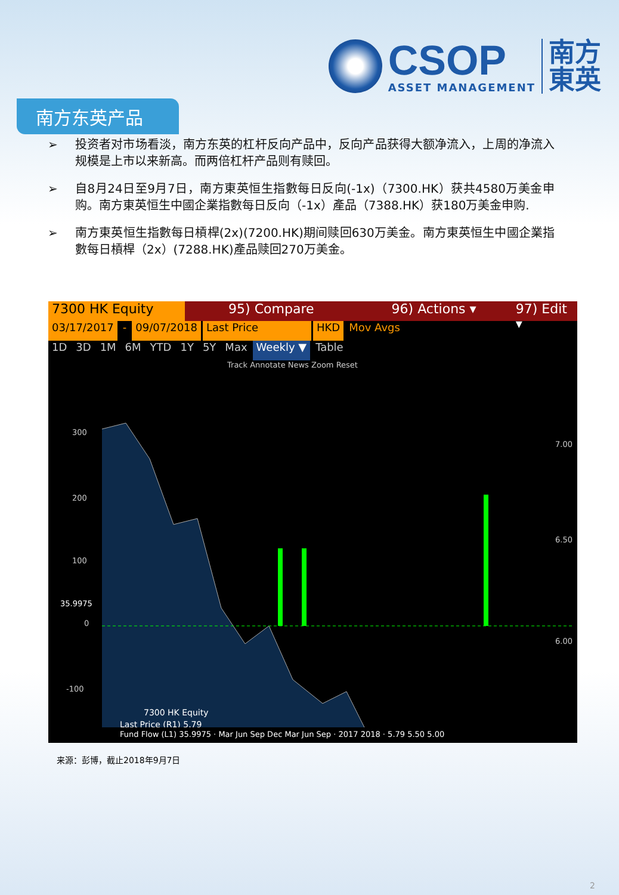CSOP
ASSET MANAGEMENT
南方
東英
南方东英产品
➢ 投资者对市场看淡，南方东英的杠杆反向产品中，反向产品获得大额净流入，上周的净流入规模是上市以来新高。而两倍杠杆产品则有赎回。
➢ 自8月24日至9月7日，南方東英恒生指數每日反向(-1x)（7300.HK）获共4580万美金申购。南方東英恒生中國企業指數每日反向（-1x）產品（7388.HK）获180万美金申购.
➢ 南方東英恒生指數每日槓桿(2x)(7200.HK)期间赎回630万美金。南方東英恒生中國企業指數每日槓桿（2x）(7288.HK)產品赎回270万美金。
7300 HK Equity 95) Compare 96) Actions ▾ 97) Edit ▾
03/17/2017 - 09/07/2018 Last Price HKD Mov Avgs
1D 3D 1M 6M YTD 1Y 5Y Max Weekly ▼ Table
Track Annotate News Zoom Reset
300
200
100
0
-100
7.00
6.50
6.00
35.9975
7300 HK Equity
Last Price (R1) 5.79
Fund Flow (L1) 35.9975 · Mar Jun Sep Dec Mar Jun Sep · 2017 2018 · 5.79 5.50 5.00
来源：彭博，截止2018年9月7日
2